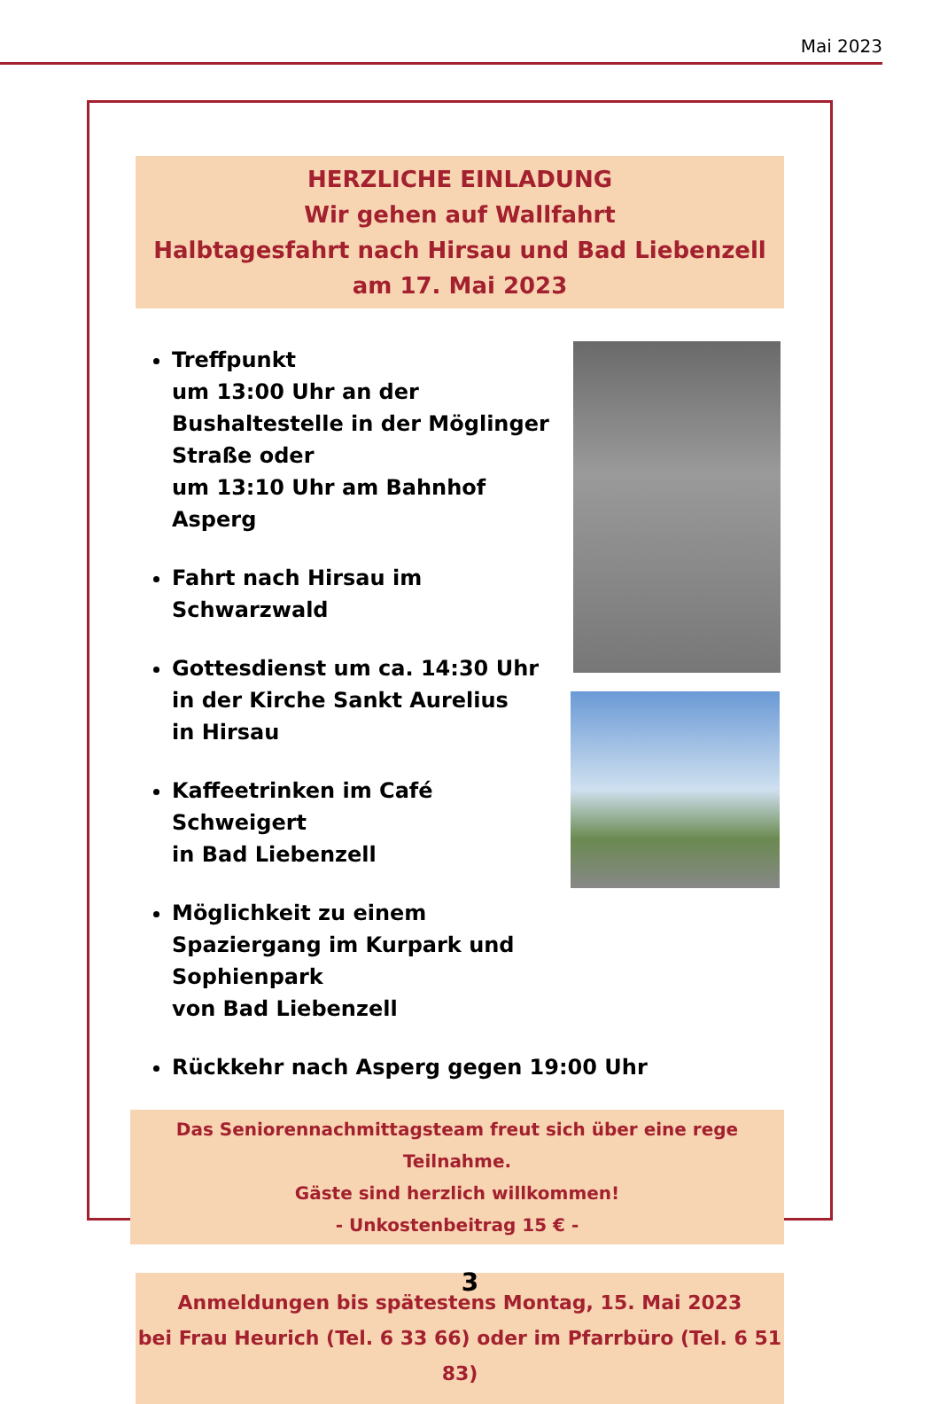Mai 2023
HERZLICHE EINLADUNG
Wir gehen auf Wallfahrt
Halbtagesfahrt nach Hirsau und Bad Liebenzell
am 17. Mai 2023
Treffpunkt
um 13:00 Uhr an der Bushaltestelle in der Möglinger Straße oder
um 13:10 Uhr am Bahnhof Asperg
Fahrt nach Hirsau im Schwarzwald
Gottesdienst um ca. 14:30 Uhr
in der Kirche Sankt Aurelius
in Hirsau
Kaffeetrinken im Café Schweigert
in Bad Liebenzell
Möglichkeit zu einem Spaziergang im Kurpark und Sophienpark
von Bad Liebenzell
Rückkehr nach Asperg gegen 19:00 Uhr
Das Seniorennachmittagsteam freut sich über eine rege Teilnahme.
Gäste sind herzlich willkommen!
- Unkostenbeitrag 15 € -
Anmeldungen bis spätestens Montag, 15. Mai 2023
bei Frau Heurich (Tel. 6 33 66) oder im Pfarrbüro (Tel. 6 51 83)
3